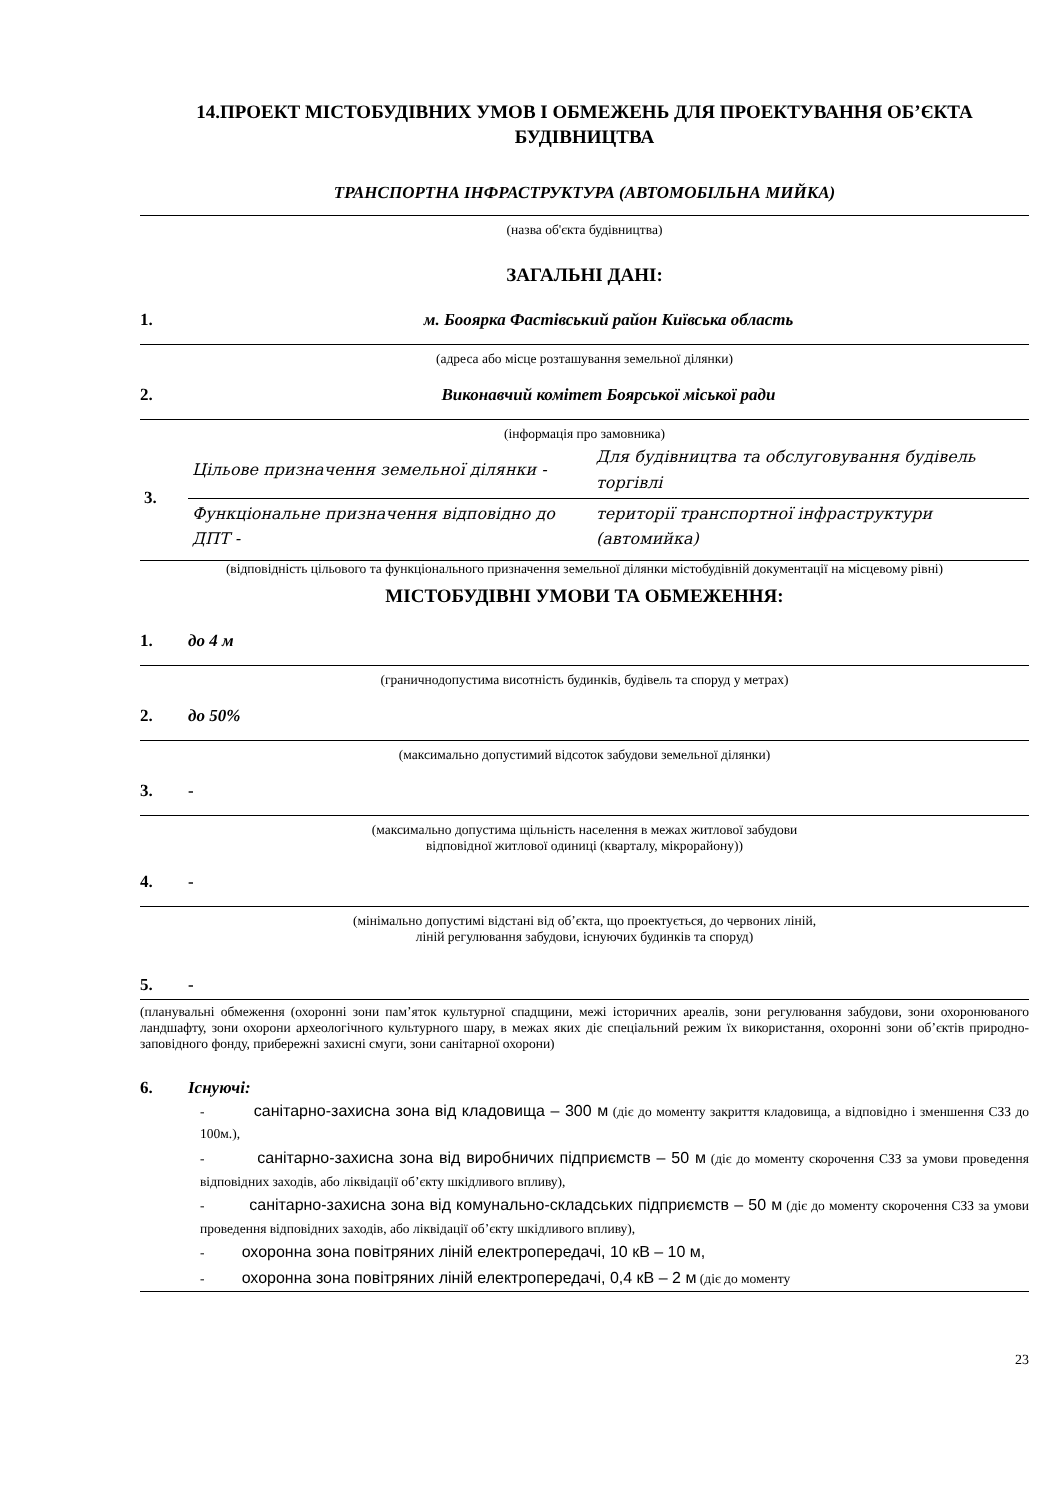14.ПРОЕКТ МІСТОБУДІВНИХ УМОВ І ОБМЕЖЕНЬ ДЛЯ ПРОЕКТУВАННЯ ОБ’ЄКТА БУДІВНИЦТВА
ТРАНСПОРТНА ІНФРАСТРУКТУРА (АВТОМОБІЛЬНА МИЙКА)
(назва об'єкта будівництва)
ЗАГАЛЬНІ ДАНІ:
1. м. Боoярка Фастівський район Київська область
(адреса або місце розташування земельної ділянки)
2. Виконавчий комітет Боярської міської ради
(інформація про замовника)
| 3. | Цільове призначення земельної ділянки - | Для будівництва та обслуговування будівель торгівлі |
| | Функціональне призначення відповідно до ДПТ - | території транспортної інфраструктури (автомийка) |
(відповідність цільового та функціонального призначення земельної ділянки містобудівній документації на місцевому рівні)
МІСТОБУДІВНІ УМОВИ ТА ОБМЕЖЕННЯ:
1. до 4 м
(граничнодопустима висотність будинків, будівель та споруд у метрах)
2. до 50%
(максимально допустимий відсоток забудови земельної ділянки)
3. -
(максимально допустима щільність населення в межах житлової забудови
відповідної житлової одиниці (кварталу, мікрорайону))
4. -
(мінімально допустимі відстані від об’єкта, що проектується, до червоних ліній,
ліній регулювання забудови, існуючих будинків та споруд)
5. -
(планувальні обмеження (охоронні зони пам’яток культурної спадщини, межі історичних ареалів, зони регулювання забудови, зони охоронюваного ландшафту, зони охорони археологічного культурного шару, в межах яких діє спеціальний режим їх використання, охоронні зони об’єктів природно-заповідного фонду, прибережні захисні смуги, зони санітарної охорони)
6. Існуючі:
- санітарно-захисна зона від кладовища – 300 м (діє до моменту закриття кладовища, а відповідно і зменшення СЗЗ до 100м.),
- санітарно-захисна зона від виробничих підприємств – 50 м (діє до моменту скорочення СЗЗ за умови проведення відповідних заходів, або ліквідації об’єкту шкідливого впливу),
- санітарно-захисна зона від комунально-складських підприємств – 50 м (діє до моменту скорочення СЗЗ за умови проведення відповідних заходів, або ліквідації об’єкту шкідливого впливу),
- охоронна зона повітряних ліній електропередачі, 10 кВ – 10 м,
- охоронна зона повітряних ліній електропередачі, 0,4 кВ – 2 м (діє до моменту
23